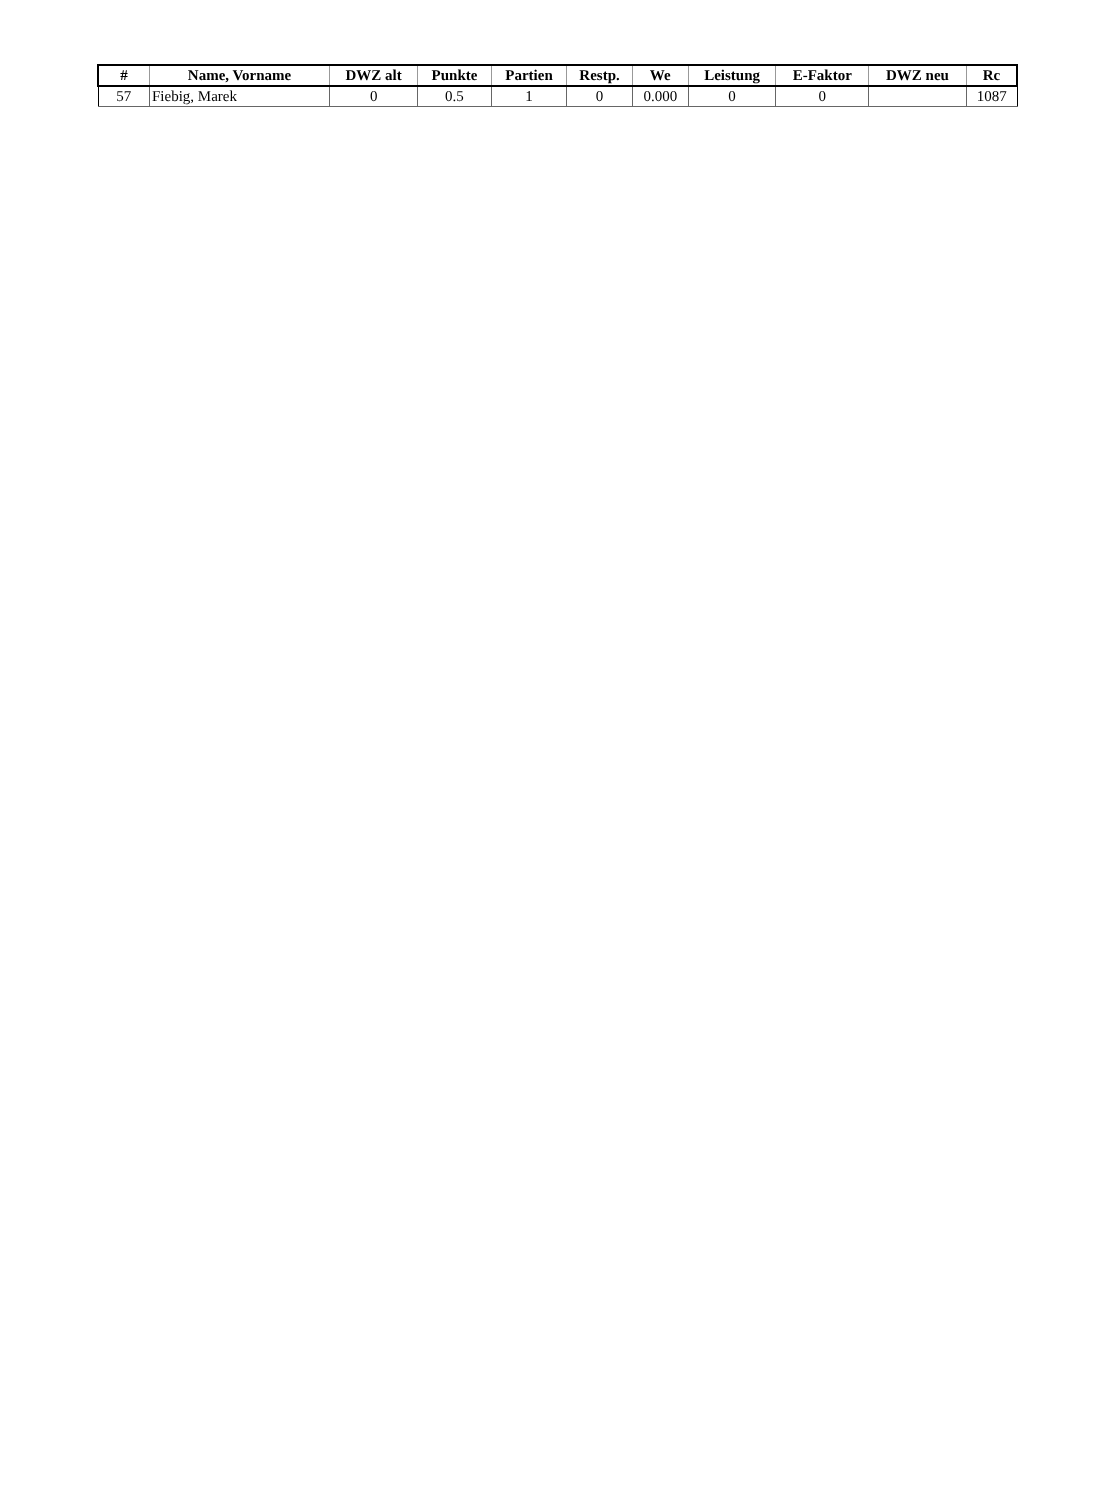| # | Name, Vorname | DWZ alt | Punkte | Partien | Restp. | We | Leistung | E-Faktor | DWZ neu | Rc |
| --- | --- | --- | --- | --- | --- | --- | --- | --- | --- | --- |
| 57 | Fiebig, Marek | 0 | 0.5 | 1 | 0 | 0.000 | 0 | 0 | | 1087 |